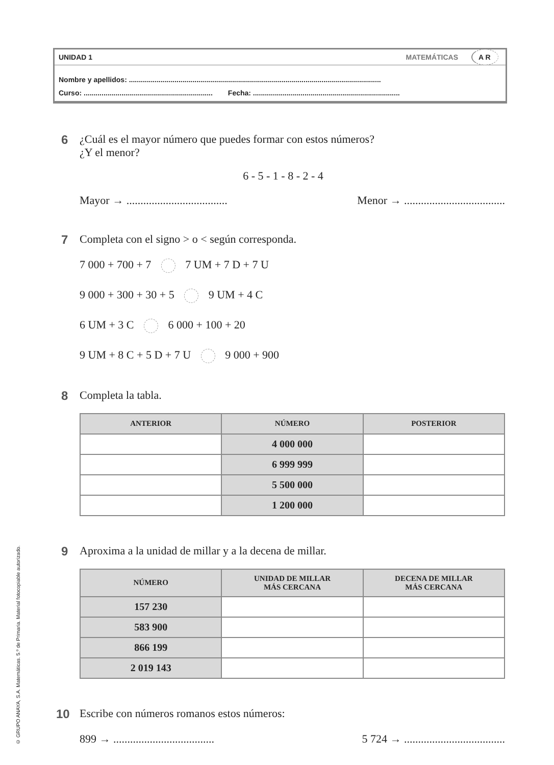UNIDAD 1 MATEMÁTICAS A R
Nombre y apellidos: ...............................................................................................................................
Curso: ................................................................. Fecha: ..........................................................................
6 ¿Cuál es el mayor número que puedes formar con estos números?
¿Y el menor?
6 - 5 - 1 - 8 - 2 - 4
Mayor → .................................... Menor → ....................................
7 Completa con el signo > o < según corresponda.
7 000 + 700 + 7 7 UM + 7 D + 7 U
9 000 + 300 + 30 + 5 9 UM + 4 C
6 UM + 3 C 6 000 + 100 + 20
9 UM + 8 C + 5 D + 7 U 9 000 + 900
8 Completa la tabla.
| ANTERIOR | NÚMERO | POSTERIOR |
| --- | --- | --- |
| | 4 000 000 | |
| | 6 999 999 | |
| | 5 500 000 | |
| | 1 200 000 | |
9 Aproxima a la unidad de millar y a la decena de millar.
| NÚMERO | UNIDAD DE MILLAR MÁS CERCANA | DECENA DE MILLAR MÁS CERCANA |
| --- | --- | --- |
| 157 230 | | |
| 583 900 | | |
| 866 199 | | |
| 2 019 143 | | |
10 Escribe con números romanos estos números:
899 → .................................... 5 724 → ....................................
© GRUPO ANAYA, S.A. Matemáticas. 5.º de Primaria. Material fotocopiable autorizado.